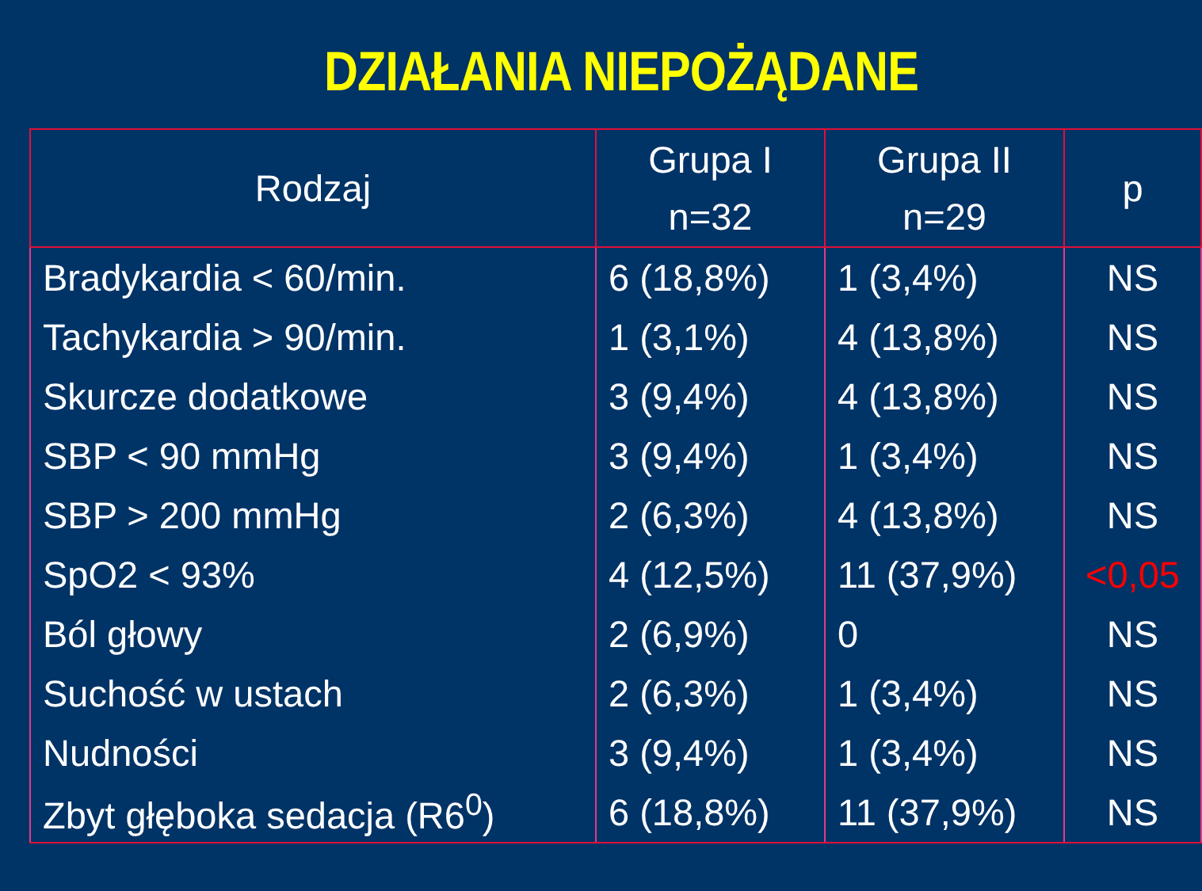DZIAŁANIA NIEPOŻĄDANE
| Rodzaj | Grupa I n=32 | Grupa II n=29 | p |
| --- | --- | --- | --- |
| Bradykardia < 60/min. | 6 (18,8%) | 1 (3,4%) | NS |
| Tachykardia > 90/min. | 1 (3,1%) | 4 (13,8%) | NS |
| Skurcze dodatkowe | 3 (9,4%) | 4 (13,8%) | NS |
| SBP < 90 mmHg | 3 (9,4%) | 1 (3,4%) | NS |
| SBP > 200 mmHg | 2 (6,3%) | 4 (13,8%) | NS |
| SpO2 < 93% | 4 (12,5%) | 11 (37,9%) | <0,05 |
| Ból głowy | 2 (6,9%) | 0 | NS |
| Suchość w ustach | 2 (6,3%) | 1 (3,4%) | NS |
| Nudności | 3 (9,4%) | 1 (3,4%) | NS |
| Zbyt głęboka sedacja (R6<sup>0</sup>) | 6 (18,8%) | 11 (37,9%) | NS |